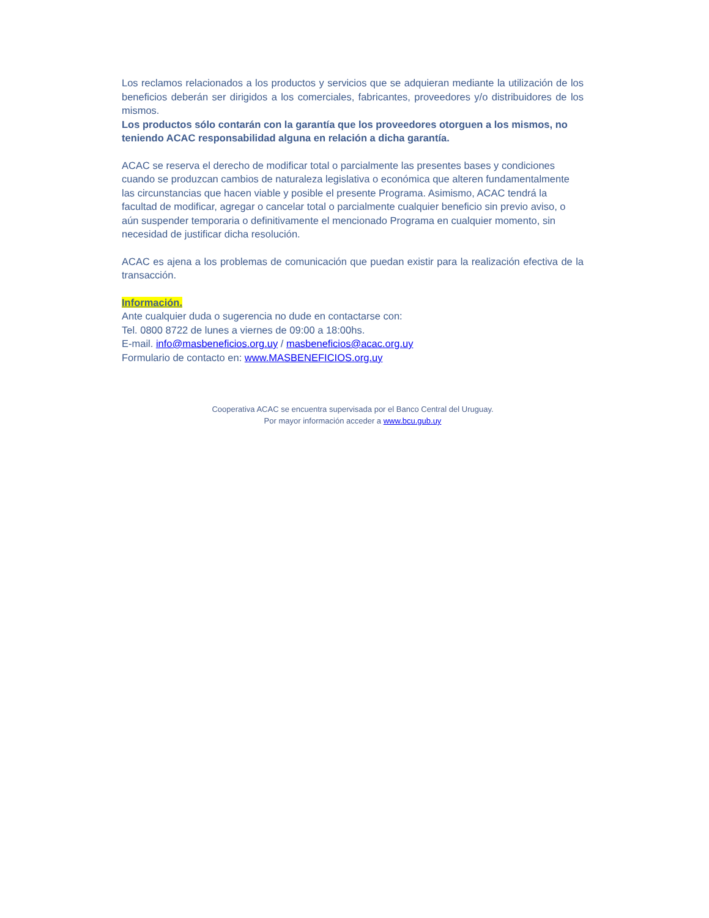Los reclamos relacionados a los productos y servicios que se adquieran mediante la utilización de los beneficios deberán ser dirigidos a los comerciales, fabricantes, proveedores y/o distribuidores de los mismos.
Los productos sólo contarán con la garantía que los proveedores otorguen a los mismos, no teniendo ACAC responsabilidad alguna en relación a dicha garantía.
ACAC se reserva el derecho de modificar total o parcialmente las presentes bases y condiciones cuando se produzcan cambios de naturaleza legislativa o económica que alteren fundamentalmente las circunstancias que hacen viable y posible el presente Programa. Asimismo, ACAC tendrá la facultad de modificar, agregar o cancelar total o parcialmente cualquier beneficio sin previo aviso, o aún suspender temporaria o definitivamente el mencionado Programa en cualquier momento, sin necesidad de justificar dicha resolución.
ACAC es ajena a los problemas de comunicación que puedan existir para la realización efectiva de la transacción.
Información.
Ante cualquier duda o sugerencia no dude en contactarse con:
Tel. 0800 8722 de lunes a viernes de 09:00 a 18:00hs.
E-mail. info@masbeneficios.org.uy / masbeneficios@acac.org.uy
Formulario de contacto en: www.MASBENEFICIOS.org.uy
Cooperativa ACAC se encuentra supervisada por el Banco Central del Uruguay.
Por mayor información acceder a www.bcu.gub.uy